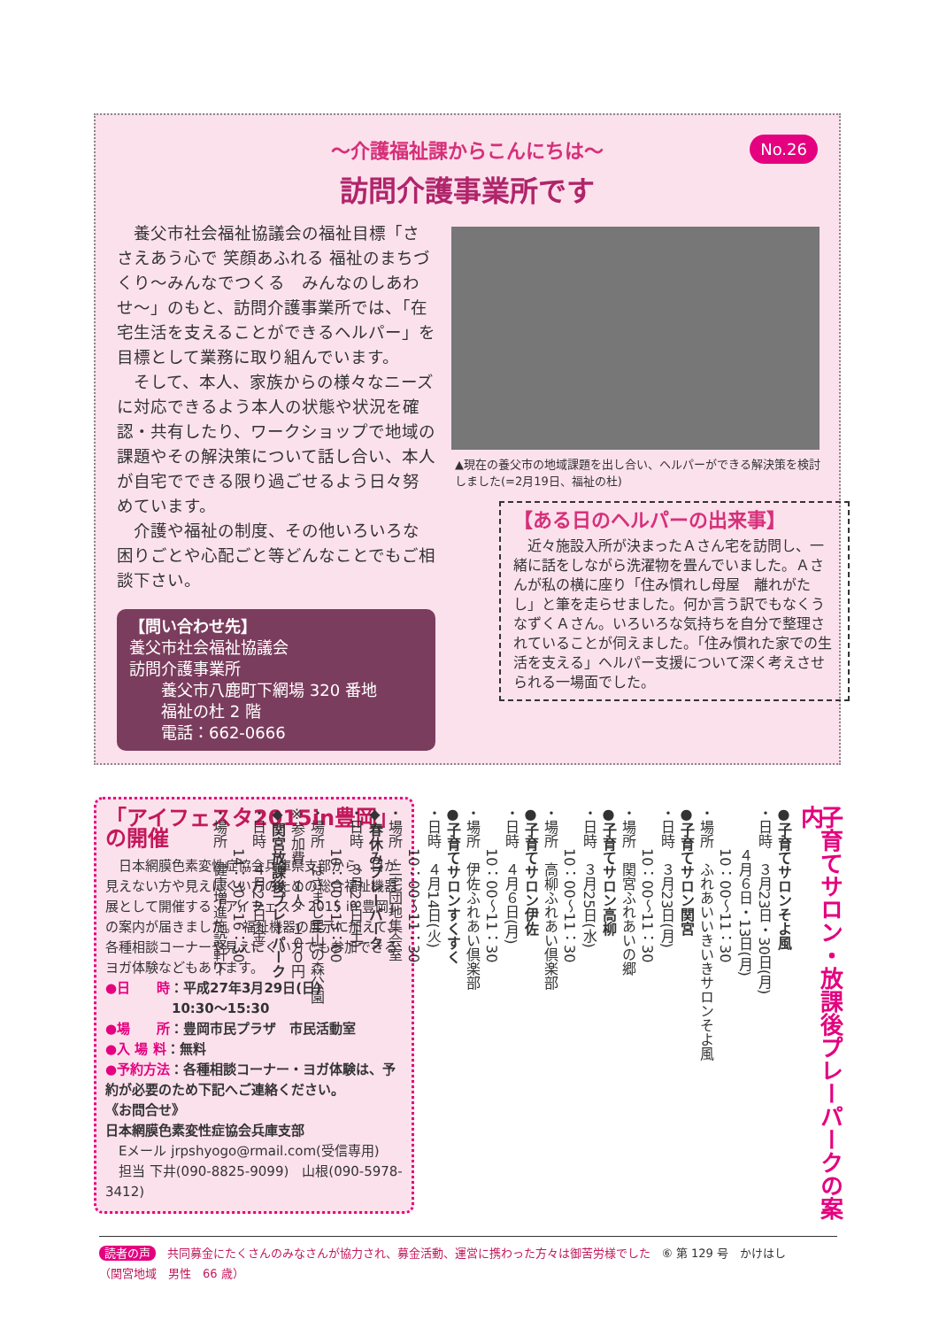〜介護福祉課からこんにちは〜
訪問介護事業所です
No.26
　養父市社会福祉協議会の福祉目標「ささえあう心で 笑顔あふれる 福祉のまちづくり〜みんなでつくる　みんなのしあわせ〜」のもと、訪問介護事業所では、「在宅生活を支えることができるヘルパー」を目標として業務に取り組んでいます。
　そして、本人、家族からの様々なニーズに対応できるよう本人の状態や状況を確認・共有したり、ワークショップで地域の課題やその解決策について話し合い、本人が自宅でできる限り過ごせるよう日々努めています。
　介護や福祉の制度、その他いろいろな困りごとや心配ごと等どんなことでもご相談下さい。
【問い合わせ先】
養父市社会福祉協議会
訪問介護事業所
　　養父市八鹿町下網場 320 番地
　　福祉の杜 2 階
　　電話：662-0666
▲現在の養父市の地域課題を出し合い、ヘルパーができる解決策を検討しました(=2月19日、福祉の杜)
【ある日のヘルパーの出来事】
　近々施設入所が決まったＡさん宅を訪問し、一緒に話をしながら洗濯物を畳んでいました。Ａさんが私の横に座り「住み慣れし母屋　離れがたし」と筆を走らせました。何か言う訳でもなくうなずくＡさん。いろいろな気持ちを自分で整理されていることが伺えました。「住み慣れた家での生活を支える」ヘルパー支援について深く考えさせられる一場面でした。
「アイフェスタ2015in豊岡」の開催
　日本網膜色素変性症協会兵庫県支部から、目が見えない方や見えにくい方のための総合福祉機器展として開催する「アイフェスタ 2015 in 豊岡」の案内が届きました。 福祉機器の展示に加えて、各種相談コーナーや見えにくい方でも参加できるヨガ体験などもあります。
●日　　時：平成27年3月29日(日)
　　　　　10:30〜15:30
●場　　所：豊岡市民プラザ　市民活動室
●入 場 料：無料
●予約方法：各種相談コーナー・ヨガ体験は、予約が必要のため下記へご連絡ください。
《お問合せ》
日本網膜色素変性症協会兵庫支部
　Eメール jrpshyogo@rmail.com(受信専用)
　担当 下井(090-8825-9099)　山根(090-5978-3412)
子育てサロン・放課後プレーパークの案内
●子育てサロンそよ風
・日時　３月23日・30日(月)
　　　４月６日・13日(月)
　　　10：00〜11：30
・場所　ふれあいいきいきサロンそよ風
●子育てサロン関宮
・日時　３月23日(月)
　　　10：00〜11：30
・場所　関宮ふれあいの郷
●子育てサロン高柳
・日時　３月25日(水)
　　　10：00〜11：30
・場所　高柳ふれあい倶楽部
●子育てサロン伊佐
・日時　４月６日(月)
　　　10：00〜11：30
・場所　伊佐ふれあい倶楽部
●子育てサロンすくすく
・日時　４月14日(火)
　　　10：00〜11：30
・場所　三宅団地集会室
◆春休みプレーパーク
・日時　３月28日(土)
　　　10：00〜15：00
・場所　はさまじ里山の森公園
※参加費　１人　１００円
◆関宮放課後プレーパーク
・日時　４月24日(金)
　　　14：30〜16：30
・場所　健康増進施設軒下
読者の声　共同募金にたくさんのみなさんが協力され、募金活動、運営に携わった方々は御苦労様でした　⑥ 第 129 号　かけはし
（関宮地域　男性　66 歳）